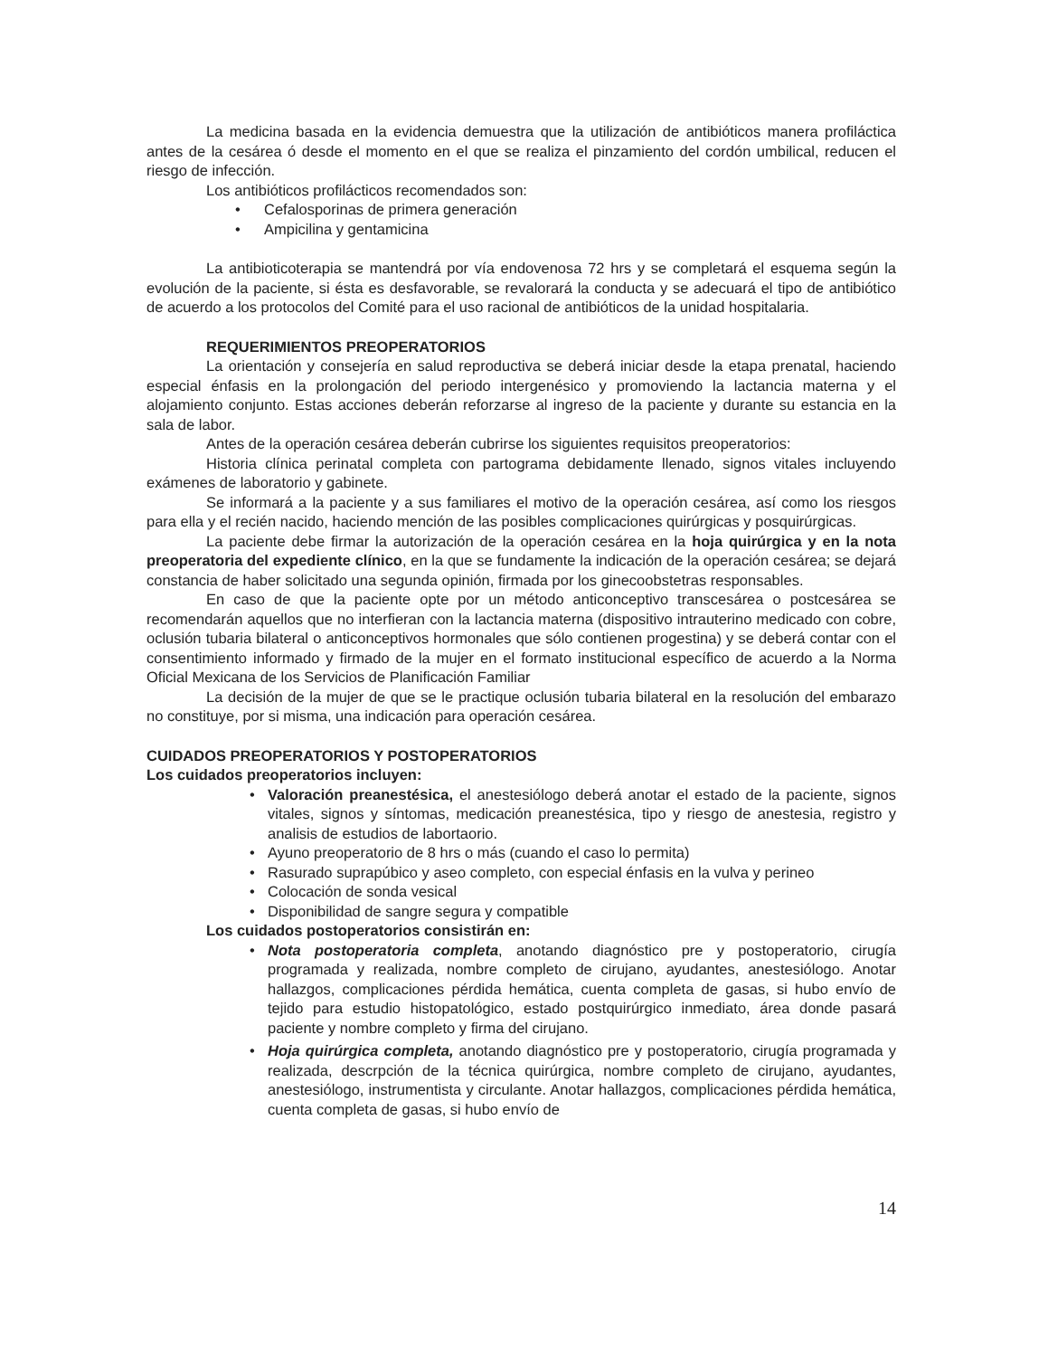La medicina basada en la evidencia demuestra que la utilización de antibióticos manera profiláctica antes de la cesárea ó desde el momento en el que se realiza el pinzamiento del cordón umbilical, reducen el riesgo de infección.
Los antibióticos profilácticos recomendados son:
• Cefalosporinas de primera generación
• Ampicilina y gentamicina
La antibioticoterapia se mantendrá por vía endovenosa 72 hrs y se completará el esquema según la evolución de la paciente, si ésta es desfavorable, se revalorará la conducta y se adecuará el tipo de antibiótico de acuerdo a los protocolos del Comité para el uso racional de antibióticos de la unidad hospitalaria.
REQUERIMIENTOS PREOPERATORIOS
La orientación y consejería en salud reproductiva se deberá iniciar desde la etapa prenatal, haciendo especial énfasis en la prolongación del periodo intergenésico y promoviendo la lactancia materna y el alojamiento conjunto. Estas acciones deberán reforzarse al ingreso de la paciente y durante su estancia en la sala de labor.
Antes de la operación cesárea deberán cubrirse los siguientes requisitos preoperatorios:
Historia clínica perinatal completa con partograma debidamente llenado, signos vitales incluyendo exámenes de laboratorio y gabinete.
Se informará a la paciente y a sus familiares el motivo de la operación cesárea, así como los riesgos para ella y el recién nacido, haciendo mención de las posibles complicaciones quirúrgicas y posquirúrgicas.
La paciente debe firmar la autorización de la operación cesárea en la hoja quirúrgica y en la nota preoperatoria del expediente clínico, en la que se fundamente la indicación de la operación cesárea; se dejará constancia de haber solicitado una segunda opinión, firmada por los ginecoobstetras responsables.
En caso de que la paciente opte por un método anticonceptivo transcesárea o postcesárea se recomendarán aquellos que no interfieran con la lactancia materna (dispositivo intrauterino medicado con cobre, oclusión tubaria bilateral o anticonceptivos hormonales que sólo contienen progestina) y se deberá contar con el consentimiento informado y firmado de la mujer en el formato institucional específico de acuerdo a la Norma Oficial Mexicana de los Servicios de Planificación Familiar
La decisión de la mujer de que se le practique oclusión tubaria bilateral en la resolución del embarazo no constituye, por si misma, una indicación para operación cesárea.
CUIDADOS PREOPERATORIOS Y POSTOPERATORIOS
Los cuidados preoperatorios incluyen:
• Valoración preanestésica, el anestesiólogo deberá anotar el estado de la paciente, signos vitales, signos y síntomas, medicación preanestésica, tipo y riesgo de anestesia, registro y analisis de estudios de labortaorio.
• Ayuno preoperatorio de 8 hrs o más (cuando el caso lo permita)
• Rasurado suprapúbico y aseo completo, con especial énfasis en la vulva y perineo
• Colocación de sonda vesical
• Disponibilidad de sangre segura y compatible
Los cuidados postoperatorios consistirán en:
• Nota postoperatoria completa, anotando diagnóstico pre y postoperatorio, cirugía programada y realizada, nombre completo de cirujano, ayudantes, anestesiólogo. Anotar hallazgos, complicaciones pérdida hemática, cuenta completa de gasas, si hubo envío de tejido para estudio histopatológico, estado postquirúrgico inmediato, área donde pasará paciente y nombre completo y firma del cirujano.
• Hoja quirúrgica completa, anotando diagnóstico pre y postoperatorio, cirugía programada y realizada, descrpción de la técnica quirúrgica, nombre completo de cirujano, ayudantes, anestesiólogo, instrumentista y circulante. Anotar hallazgos, complicaciones pérdida hemática, cuenta completa de gasas, si hubo envío de
14